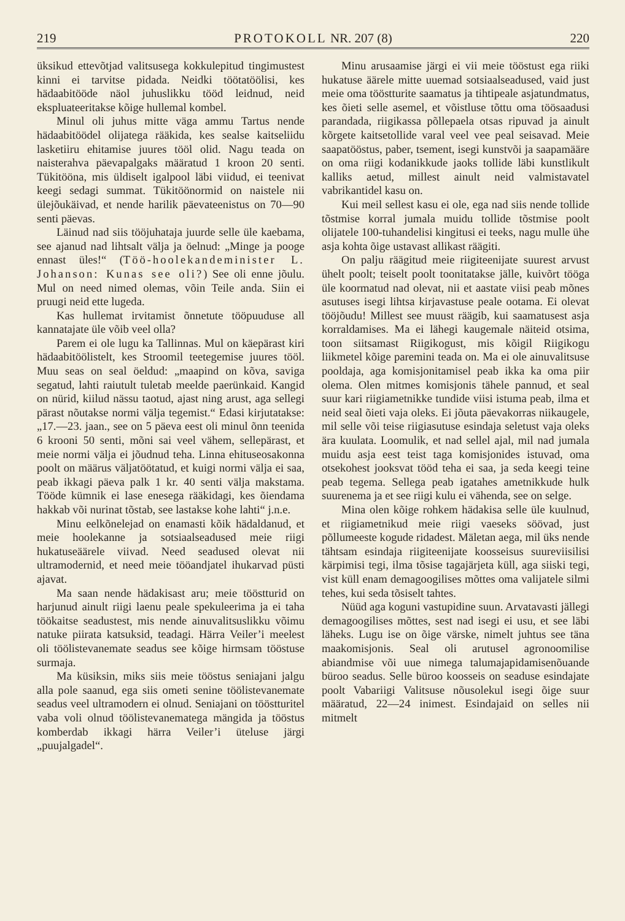219 PROTOKOLL NR. 207 (8) 220
üksikud ettevõtjad valitsusega kokkulepitud tingimustest kinni ei tarvitse pidada. Neidki töötatöölisi, kes hädaabitööde näol juhuslikku tööd leidnud, neid ekspluateeritakse kõige hullemal kombel.
Minul oli juhus mitte väga ammu Tartus nende hädaabitöödel olijatega rääkida, kes sealse kaitseliidu lasketiiru ehitamise juures tööl olid. Nagu teada on naisterahva päevapalgaks määratud 1 kroon 20 senti. Tükitööna, mis üldiselt igalpool läbi viidud, ei teenivat keegi sedagi summat. Tükitöönormid on naistele nii ülejõukäivad, et nende harilik päevateenistus on 70—90 senti päevas.
Läinud nad siis tööjuhataja juurde selle üle kaebama, see ajanud nad lihtsalt välja ja öelnud: „Minge ja pooge ennast üles!“ (Töö-hoolekandeminister L. Johanson: Kunas see oli?) See oli enne jõulu. Mul on need nimed olemas, võin Teile anda. Siin ei pruugi neid ette lugeda.
Kas hullemat irvitamist õnnetute tööpuuduse all kannatajate üle võib veel olla?
Parem ei ole lugu ka Tallinnas. Mul on käepärast kiri hädaabitöölistelt, kes Stroomil teetegemise juures tööl. Muu seas on seal öeldud: „maapind on kõva, saviga segatud, lahti raiutult tuletab meelde paerünkaid. Kangid on nürid, kiilud nässu taotud, ajast ning arust, aga sellegi pärast nõutakse normi välja tegemist.“ Edasi kirjutatakse: „17.—23. jaan., see on 5 päeva eest oli minul õnn teenida 6 krooni 50 senti, mõni sai veel vähem, sellepärast, et meie normi välja ei jõudnud teha. Linna ehituseosakonna poolt on määrus väljatöötatud, et kuigi normi välja ei saa, peab ikkagi päeva palk 1 kr. 40 senti välja makstama. Tööde kümnik ei lase enesega rääkidagi, kes õiendama hakkab või nurinat tõstab, see lastakse kohe lahti“ j.n.e.
Minu eelkõnelejad on enamasti kõik hädaldanud, et meie hoolekanne ja sotsiaalseadused meie riigi hukatuseäärele viivad. Need seadused olevat nii ultramodernid, et need meie tööandjatel ihukarvad püsti ajavat.
Ma saan nende hädakisast aru; meie tööstturid on harjunud ainult riigi laenu peale spekuleerima ja ei taha töökaitse seadustest, mis nende ainuvalitsuslikku võimu natuke piirata katsuksid, teadagi. Härra Veiler’i meelest oli töölistevanemate seadus see kõige hirmsam tööstuse surmaja.
Ma küsiksin, miks siis meie tööstus seniajani jalgu alla pole saanud, ega siis ometi senine töölistevanemate seadus veel ultramodern ei olnud. Seniajani on tööstturitel vaba voli olnud töölistevanematega mängida ja tööstus komberdab ikkagi härra Veiler’i üteluse järgi „puujalgadel“.
Minu arusaamise järgi ei vii meie tööstust ega riiki hukatuse äärele mitte uuemad sotsiaalseadused, vaid just meie oma tööstturite saamatus ja tihtipeale asjatundmatus, kes õieti selle asemel, et võistluse tõttu oma töösaadusi parandada, riigikassa põllepaela otsas ripuvad ja ainult kõrgete kaitsetollide varal veel vee peal seisavad. Meie saapatööstus, paber, tsement, isegi kunstvõi ja saapamääre on oma riigi kodanikkude jaoks tollide läbi kunstlikult kalliks aetud, millest ainult neid valmistavatel vabrikantidel kasu on.
Kui meil sellest kasu ei ole, ega nad siis nende tollide tõstmise korral jumala muidu tollide tõstmise poolt olijatele 100-tuhandelisi kingitusi ei teeks, nagu mulle ühe asja kohta õige ustavast allikast räägiti.
On palju räägitud meie riigiteenijate suurest arvust ühelt poolt; teiselt poolt toonitatakse jälle, kuivõrt tööga üle koormatud nad olevat, nii et aastate viisi peab mõnes asutuses isegi lihtsa kirjavastuse peale ootama. Ei olevat tööjõudu! Millest see muust räägib, kui saamatusest asja korraldamises. Ma ei lähegi kaugemale näiteid otsima, toon siitsamast Riigikogust, mis kõigil Riigikogu liikmetel kõige paremini teada on. Ma ei ole ainuvalitsuse pooldaja, aga komisjonitamisel peab ikka ka oma piir olema. Olen mitmes komisjonis tähele pannud, et seal suur kari riigiametnikke tundide viisi istuma peab, ilma et neid seal õieti vaja oleks. Ei jõuta päevakorras niikaugele, mil selle või teise riigiasutuse esindaja seletust vaja oleks ära kuulata. Loomulik, et nad sellel ajal, mil nad jumala muidu asja eest teist taga komisjonides istuvad, oma otsekohest jooksvat tööd teha ei saa, ja seda keegi teine peab tegema. Sellega peab igatahes ametnikkude hulk suurenema ja et see riigi kulu ei vähenda, see on selge.
Mina olen kõige rohkem hädakisa selle üle kuulnud, et riigiametnikud meie riigi vaeseks söövad, just põllumeeste kogude ridadest. Mäletan aega, mil üks nende tähtsam esindaja riigiteenijate koosseisus suureviisilisi kärpimisi tegi, ilma tõsise tagajärjeta küll, aga siiski tegi, vist küll enam demagoogilises mõttes oma valijatele silmi tehes, kui seda tõsiselt tahtes.
Nüüd aga koguni vastupidine suun. Arvatavasti jällegi demagoogilises mõttes, sest nad isegi ei usu, et see läbi läheks. Lugu ise on õige värske, nimelt juhtus see täna maakomisjonis. Seal oli arutusel agronoomilise abiandmise või uue nimega talumajapidamisenõuande büroo seadus. Selle büroo koosseis on seaduse esindajate poolt Vabariigi Valitsuse nõusolekul isegi õige suur määratud, 22—24 inimest. Esindajaid on selles nii mitmelt